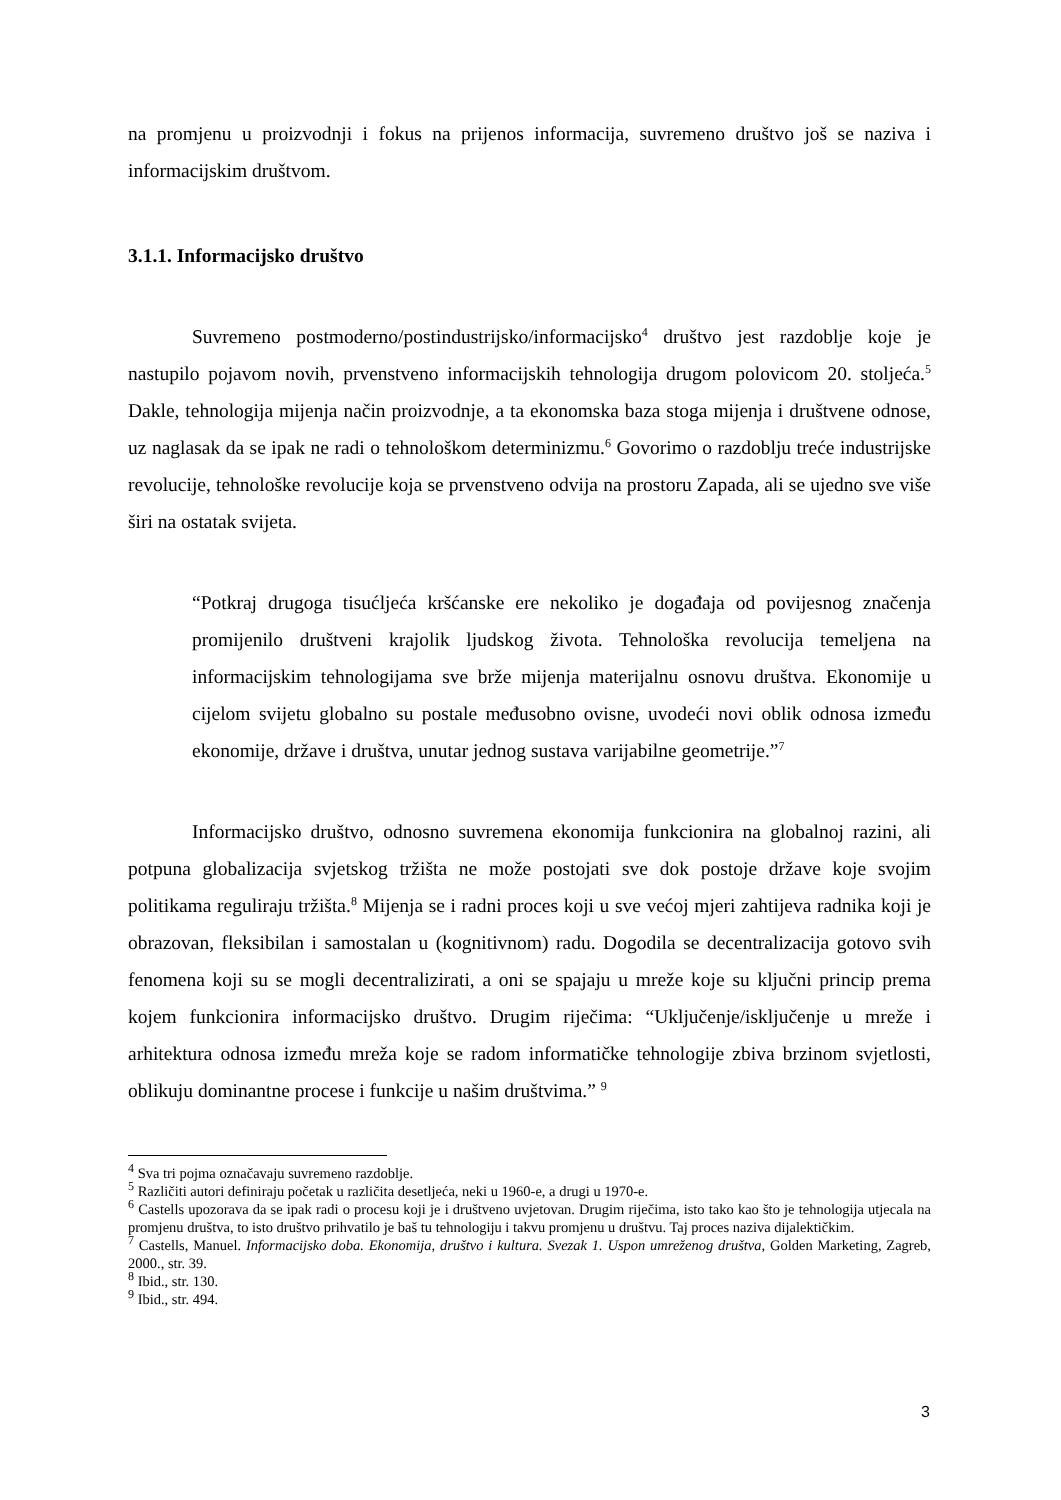na promjenu u proizvodnji i fokus na prijenos informacija, suvremeno društvo još se naziva i informacijskim društvom.
3.1.1. Informacijsko društvo
Suvremeno postmoderno/postindustrijsko/informacijsko<sup>4</sup> društvo jest razdoblje koje je nastupilo pojavom novih, prvenstveno informacijskih tehnologija drugom polovicom 20. stoljeća.<sup>5</sup> Dakle, tehnologija mijenja način proizvodnje, a ta ekonomska baza stoga mijenja i društvene odnose, uz naglasak da se ipak ne radi o tehnološkom determinizmu.<sup>6</sup> Govorimo o razdoblju treće industrijske revolucije, tehnološke revolucije koja se prvenstveno odvija na prostoru Zapada, ali se ujedno sve više širi na ostatak svijeta.
“Potkraj drugoga tisućljeća kršćanske ere nekoliko je događaja od povijesnog značenja promijenilo društveni krajolik ljudskog života. Tehnološka revolucija temeljena na informacijskim tehnologijama sve brže mijenja materijalnu osnovu društva. Ekonomije u cijelom svijetu globalno su postale međusobno ovisne, uvodeći novi oblik odnosa između ekonomije, države i društva, unutar jednog sustava varijabilne geometrije.”<sup>7</sup>
Informacijsko društvo, odnosno suvremena ekonomija funkcionira na globalnoj razini, ali potpuna globalizacija svjetskog tržišta ne može postojati sve dok postoje države koje svojim politikama reguliraju tržišta.<sup>8</sup> Mijenja se i radni proces koji u sve većoj mjeri zahtijeva radnika koji je obrazovan, fleksibilan i samostalan u (kognitivnom) radu. Dogodila se decentralizacija gotovo svih fenomena koji su se mogli decentralizirati, a oni se spajaju u mreže koje su ključni princip prema kojem funkcionira informacijsko društvo. Drugim riječima: “Uključenje/isključenje u mreže i arhitektura odnosa između mreža koje se radom informatičke tehnologije zbiva brzinom svjetlosti, oblikuju dominantne procese i funkcije u našim društvima.” <sup>9</sup>
<sup>4</sup> Sva tri pojma označavaju suvremeno razdoblje.
<sup>5</sup> Različiti autori definiraju početak u različita desetljeća, neki u 1960-e, a drugi u 1970-e.
<sup>6</sup> Castells upozorava da se ipak radi o procesu koji je i društveno uvjetovan. Drugim riječima, isto tako kao što je tehnologija utjecala na promjenu društva, to isto društvo prihvatilo je baš tu tehnologiju i takvu promjenu u društvu. Taj proces naziva dijalektičkim.
<sup>7</sup> Castells, Manuel. Informacijsko doba. Ekonomija, društvo i kultura. Svezak 1. Uspon umreženog društva, Golden Marketing, Zagreb, 2000., str. 39.
<sup>8</sup> Ibid., str. 130.
<sup>9</sup> Ibid., str. 494.
3